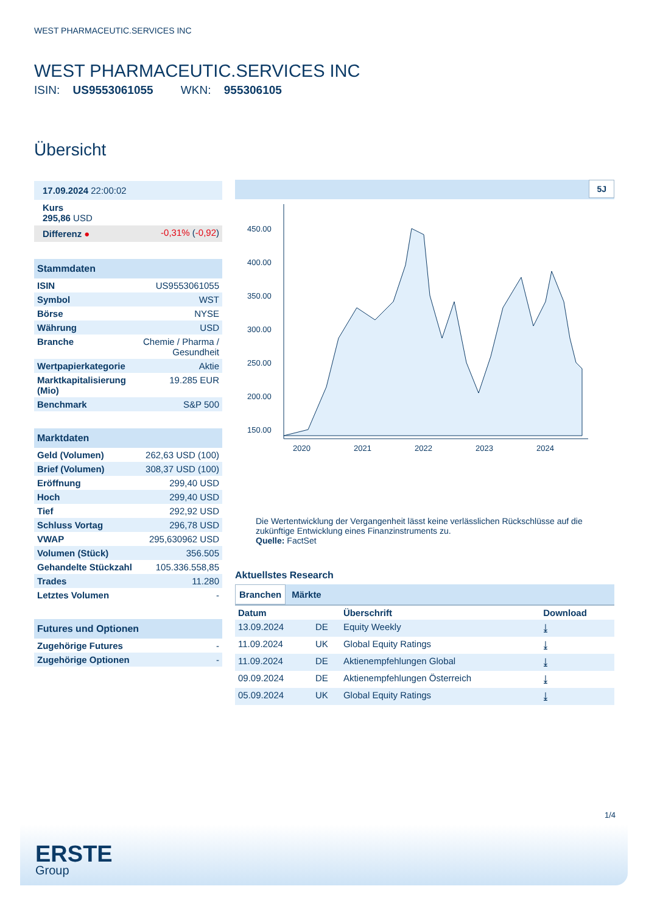WEST PHARMACEUTIC.SERVICES INC
WEST PHARMACEUTIC.SERVICES INC
ISIN: US9553061055 WKN: 955306105
Übersicht
| 17.09.2024 22:00:02 | |
| Kurs 295,86 USD | |
| Differenz ● | -0,31% ( -0,92 ) |
| Stammdaten | |
| --- | --- |
| ISIN | US9553061055 |
| Symbol | WST |
| Börse | NYSE |
| Währung | USD |
| Branche | Chemie / Pharma / Gesundheit |
| Wertpapierkategorie | Aktie |
| Marktkapitalisierung (Mio) | 19.285 EUR |
| Benchmark | S&P 500 |
| Marktdaten | |
| --- | --- |
| Geld (Volumen) | 262,63 USD (100) |
| Brief (Volumen) | 308,37 USD (100) |
| Eröffnung | 299,40 USD |
| Hoch | 299,40 USD |
| Tief | 292,92 USD |
| Schluss Vortag | 296,78 USD |
| VWAP | 295,630962 USD |
| Volumen (Stück) | 356.505 |
| Gehandelte Stückzahl | 105.336.558,85 |
| Trades | 11.280 |
| Letztes Volumen | - |
| Futures und Optionen | |
| --- | --- |
| Zugehörige Futures | - |
| Zugehörige Optionen | - |
5J
450.00
400.00
350.00
300.00
250.00
200.00
150.00
2020
2021
2022
2023
2024
Die Wertentwicklung der Vergangenheit lässt keine verlässlichen Rückschlüsse auf die zukünftige Entwicklung eines Finanzinstruments zu.
Quelle: FactSet
Aktuellstes Research
Branchen Märkte
| Datum | | Überschrift | Download |
| --- | --- | --- | --- |
| 13.09.2024 | DE | Equity Weekly | ⤓ |
| 11.09.2024 | UK | Global Equity Ratings | ⤓ |
| 11.09.2024 | DE | Aktienempfehlungen Global | ⤓ |
| 09.09.2024 | DE | Aktienempfehlungen Österreich | ⤓ |
| 05.09.2024 | UK | Global Equity Ratings | ⤓ |
1/4
ERSTE
Group